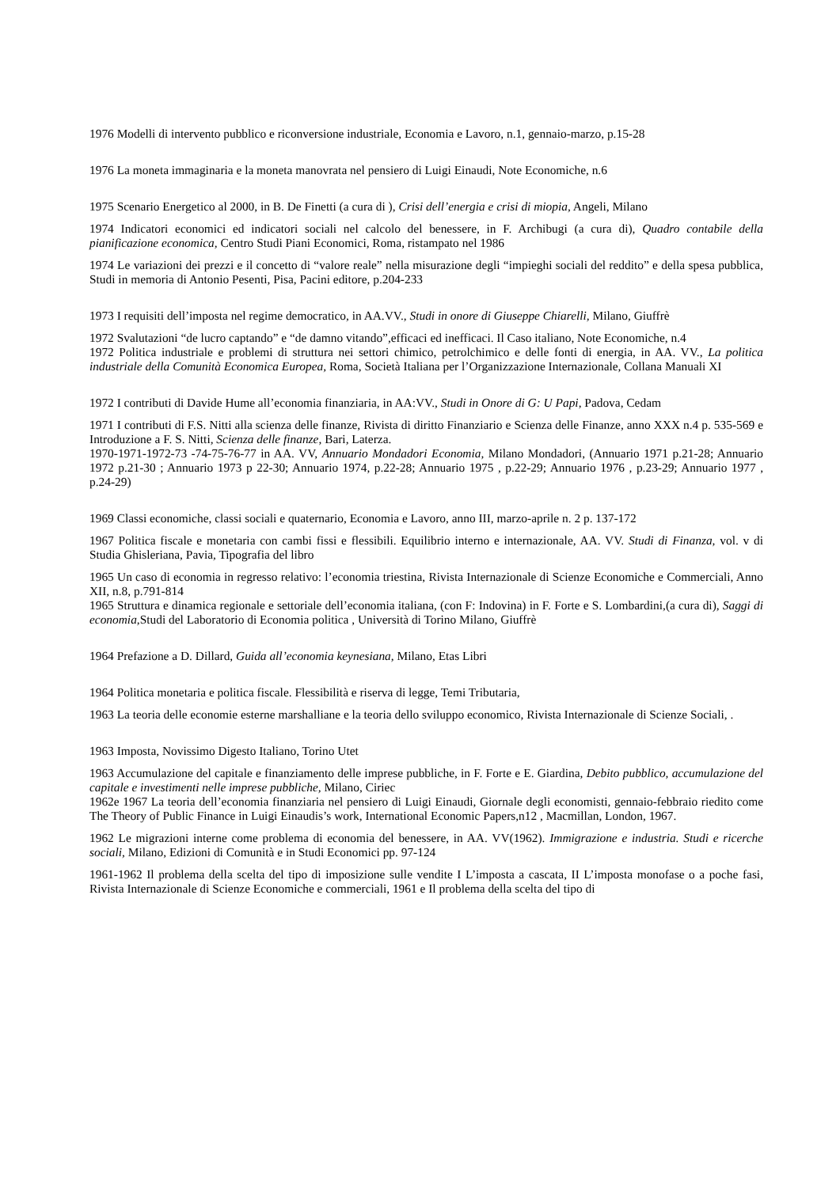1976 Modelli di intervento pubblico e riconversione industriale, Economia e Lavoro, n.1, gennaio-marzo, p.15-28
1976 La moneta immaginaria e la moneta manovrata nel pensiero di Luigi Einaudi, Note Economiche, n.6
1975 Scenario Energetico al 2000, in B. De Finetti (a cura di ), Crisi dell’energia e crisi di miopia, Angeli, Milano
1974 Indicatori economici ed indicatori sociali nel calcolo del benessere, in F. Archibugi (a cura di), Quadro contabile della pianificazione economica, Centro Studi Piani Economici, Roma, ristampato nel 1986
1974 Le variazioni dei prezzi e il concetto di “valore reale” nella misurazione degli “impieghi sociali del reddito” e della spesa pubblica, Studi in memoria di Antonio Pesenti, Pisa, Pacini editore, p.204-233
1973 I requisiti dell’imposta nel regime democratico, in AA.VV., Studi in onore di Giuseppe Chiarelli, Milano, Giuffrè
1972 Svalutazioni “de lucro captando” e “de damno vitando”,efficaci ed inefficaci. Il Caso italiano, Note Economiche, n.4
1972 Politica industriale e problemi di struttura nei settori chimico, petrolchimico e delle fonti di energia, in AA. VV., La politica industriale della Comunità Economica Europea, Roma, Società Italiana per l’Organizzazione Internazionale, Collana Manuali XI
1972 I contributi di Davide Hume all’economia finanziaria, in AA:VV., Studi in Onore di G: U Papi, Padova, Cedam
1971 I contributi di F.S. Nitti alla scienza delle finanze, Rivista di diritto Finanziario e Scienza delle Finanze, anno XXX n.4 p. 535-569 e Introduzione a F. S. Nitti, Scienza delle finanze, Bari, Laterza.
1970-1971-1972-73 -74-75-76-77 in AA. VV, Annuario Mondadori Economia, Milano Mondadori, (Annuario 1971 p.21-28; Annuario 1972 p.21-30 ; Annuario 1973 p 22-30; Annuario 1974, p.22-28; Annuario 1975 , p.22-29; Annuario 1976 , p.23-29; Annuario 1977 , p.24-29)
1969 Classi economiche, classi sociali e quaternario, Economia e Lavoro, anno III, marzo-aprile n. 2 p. 137-172
1967 Politica fiscale e monetaria con cambi fissi e flessibili. Equilibrio interno e internazionale, AA. VV. Studi di Finanza, vol. v di Studia Ghisleriana, Pavia, Tipografia del libro
1965 Un caso di economia in regresso relativo: l’economia triestina, Rivista Internazionale di Scienze Economiche e Commerciali, Anno XII, n.8, p.791-814
1965 Struttura e dinamica regionale e settoriale dell’economia italiana, (con F: Indovina) in F. Forte e S. Lombardini,(a cura di), Saggi di economia,Studi del Laboratorio di Economia politica , Università di Torino Milano, Giuffrè
1964 Prefazione a D. Dillard, Guida all’economia keynesiana, Milano, Etas Libri
1964 Politica monetaria e politica fiscale. Flessibilità e riserva di legge, Temi Tributaria,
1963 La teoria delle economie esterne marshalliane e la teoria dello sviluppo economico, Rivista Internazionale di Scienze Sociali, .
1963 Imposta, Novissimo Digesto Italiano, Torino Utet
1963 Accumulazione del capitale e finanziamento delle imprese pubbliche, in F. Forte e E. Giardina, Debito pubblico, accumulazione del capitale e investimenti nelle imprese pubbliche, Milano, Ciriec
1962e 1967 La teoria dell’economia finanziaria nel pensiero di Luigi Einaudi, Giornale degli economisti, gennaio-febbraio riedito come The Theory of Public Finance in Luigi Einaudis’s work, International Economic Papers,n12 , Macmillan, London, 1967.
1962 Le migrazioni interne come problema di economia del benessere, in AA. VV(1962). Immigrazione e industria. Studi e ricerche sociali, Milano, Edizioni di Comunità e in Studi Economici pp. 97-124
1961-1962 Il problema della scelta del tipo di imposizione sulle vendite I L’imposta a cascata, II L’imposta monofase o a poche fasi, Rivista Internazionale di Scienze Economiche e commerciali, 1961 e Il problema della scelta del tipo di